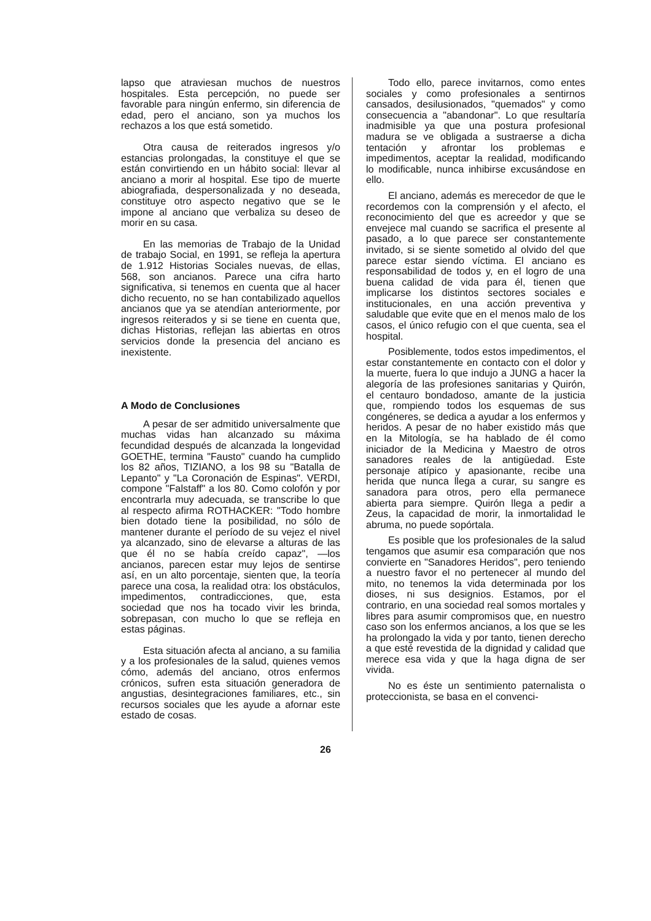lapso que atraviesan muchos de nuestros hospitales. Esta percepción, no puede ser favorable para ningún enfermo, sin diferencia de edad, pero el anciano, son ya muchos los rechazos a los que está sometido.
Otra causa de reiterados ingresos y/o estancias prolongadas, la constituye el que se están convirtiendo en un hábito social: llevar al anciano a morir al hospital. Ese tipo de muerte abiografiada, despersonalizada y no deseada, constituye otro aspecto negativo que se le impone al anciano que verbaliza su deseo de morir en su casa.
En las memorias de Trabajo de la Unidad de trabajo Social, en 1991, se refleja la apertura de 1.912 Historias Sociales nuevas, de ellas, 568, son ancianos. Parece una cifra harto significativa, si tenemos en cuenta que al hacer dicho recuento, no se han contabilizado aquellos ancianos que ya se atendían anteriormente, por ingresos reiterados y si se tiene en cuenta que, dichas Historias, reflejan las abiertas en otros servicios donde la presencia del anciano es inexistente.
A Modo de Conclusiones
A pesar de ser admitido universalmente que muchas vidas han alcanzado su máxima fecundidad después de alcanzada la longevidad GOETHE, termina "Fausto" cuando ha cumplido los 82 años, TIZIANO, a los 98 su "Batalla de Lepanto" y "La Coronación de Espinas". VERDI, compone "Falstaff" a los 80. Como colofón y por encontrarla muy adecuada, se transcribe lo que al respecto afirma ROTHACKER: "Todo hombre bien dotado tiene la posibilidad, no sólo de mantener durante el período de su vejez el nivel ya alcanzado, sino de elevarse a alturas de las que él no se había creído capaz", —los ancianos, parecen estar muy lejos de sentirse así, en un alto porcentaje, sienten que, la teoría parece una cosa, la realidad otra: los obstáculos, impedimentos, contradicciones, que, esta sociedad que nos ha tocado vivir les brinda, sobrepasan, con mucho lo que se refleja en estas páginas.
Esta situación afecta al anciano, a su familia y a los profesionales de la salud, quienes vemos cómo, además del anciano, otros enfermos crónicos, sufren esta situación generadora de angustias, desintegraciones familiares, etc., sin recursos sociales que les ayude a afornar este estado de cosas.
Todo ello, parece invitarnos, como entes sociales y como profesionales a sentirnos cansados, desilusionados, "quemados" y como consecuencia a "abandonar". Lo que resultaría inadmisible ya que una postura profesional madura se ve obligada a sustraerse a dicha tentación y afrontar los problemas e impedimentos, aceptar la realidad, modificando lo modificable, nunca inhibirse excusándose en ello.
El anciano, además es merecedor de que le recordemos con la comprensión y el afecto, el reconocimiento del que es acreedor y que se envejece mal cuando se sacrifica el presente al pasado, a lo que parece ser constantemente invitado, si se siente sometido al olvido del que parece estar siendo víctima. El anciano es responsabilidad de todos y, en el logro de una buena calidad de vida para él, tienen que implicarse los distintos sectores sociales e institucionales, en una acción preventiva y saludable que evite que en el menos malo de los casos, el único refugio con el que cuenta, sea el hospital.
Posiblemente, todos estos impedimentos, el estar constantemente en contacto con el dolor y la muerte, fuera lo que indujo a JUNG a hacer la alegoría de las profesiones sanitarias y Quirón, el centauro bondadoso, amante de la justicia que, rompiendo todos los esquemas de sus congéneres, se dedica a ayudar a los enfermos y heridos. A pesar de no haber existido más que en la Mitología, se ha hablado de él como iniciador de la Medicina y Maestro de otros sanadores reales de la antigüedad. Este personaje atípico y apasionante, recibe una herida que nunca llega a curar, su sangre es sanadora para otros, pero ella permanece abierta para siempre. Quirón llega a pedir a Zeus, la capacidad de morir, la inmortalidad le abruma, no puede sopórtala.
Es posible que los profesionales de la salud tengamos que asumir esa comparación que nos convierte en "Sanadores Heridos", pero teniendo a nuestro favor el no pertenecer al mundo del mito, no tenemos la vida determinada por los dioses, ni sus designios. Estamos, por el contrario, en una sociedad real somos mortales y libres para asumir compromisos que, en nuestro caso son los enfermos ancianos, a los que se les ha prolongado la vida y por tanto, tienen derecho a que esté revestida de la dignidad y calidad que merece esa vida y que la haga digna de ser vivida.
No es éste un sentimiento paternalista o proteccionista, se basa en el convenci-
26